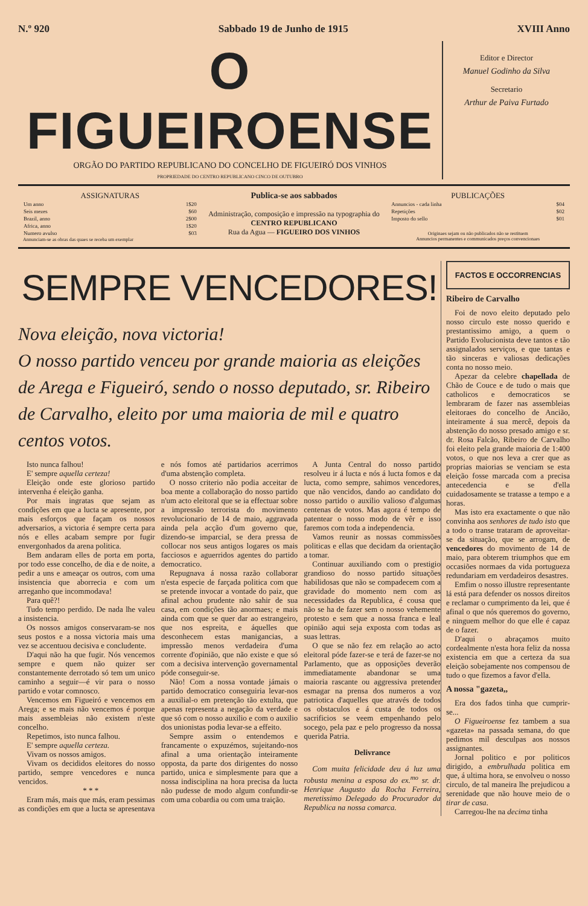N.º 920 Sabbado 19 de Junho de 1915 XVIII Anno
O FIGUEIROENSE
ORGÃO DO PARTIDO REPUBLICANO DO CONCELHO DE FIGUEIRÓ DOS VINHOS
PROPRIEDADE DO CENTRO REPUBLICANO CINCO DE OUTUBRO
Editor e Director
Manuel Godinho da Silva
Secretario
Arthur de Paiva Furtado
ASSIGNATURAS
| Um anno | 1$20 |
| Seis mezes | $60 |
| Brazil, anno | 2$00 |
| Africa, anno | 1$20 |
| Numero avulso | $03 |
Annunciam-se as obras das quaes se receba um exemplar
Publica-se aos sabbados
Administração, composição e impressão na typographia do
CENTRO REPUBLICANO
Rua da Agua — FIGUEIRO DOS VINHOS
PUBLICAÇÕES
| Annuncios - cada linha | $04 |
| Repetições | $02 |
| Imposto do sello | $01 |
Originaes sejam ou não publicados não se restituem
Annuncios permanentes e communicados preços convencionaes
SEMPRE VENCEDORES!
Nova eleição, nova victoria!
O nosso partido venceu por grande maioria as eleições de Arega e Figueiró, sendo o nosso deputado, sr. Ribeiro de Carvalho, eleito por uma maioria de mil e quatro centos votos.
Isto nunca falhou!
E' sempre aquella certeza!
Eleição onde este glorioso partido intervenha é eleição ganha.
Por mais ingratas que sejam as condições em que a lucta se apresente, por mais esforços que façam os nossos adversarios, a victoria é sempre certa para nós e elles acabam sempre por fugir envergonhados da arena politica.
Bem andaram elles de porta em porta, por todo esse concelho, de dia e de noite, a pedir a uns e ameaçar os outros, com uma insistencia que aborrecia e com um arreganho que incommodava!
Para quê?!
Tudo tempo perdido. De nada lhe valeu a insistencia.
Os nossos amigos conservaram-se nos seus postos e a nossa victoria mais uma vez se accentuou decisiva e concludente.
D'aqui não ha que fugir. Nós vencemos sempre e quem não quizer ser constantemente derrotado só tem um unico caminho a seguir—é vir para o nosso partido e votar comnosco.
Vencemos em Figueiró e vencemos em Arega; e se mais não vencemos é porque mais assembleias não existem n'este concelho.
Repetimos, isto nunca falhou.
E' sempre aquella certeza.
Vivam os nossos amigos.
Vivam os decididos eleitores do nosso partido, sempre vencedores e nunca vencidos.
* * *
Eram más, mais que más, eram pessimas as condições em que a lucta se apresentava e nós fomos até partidarios acerrimos d'uma abstenção completa.
O nosso criterio não podia acceitar de boa mente a collaboração do nosso partido n'um acto eleitoral que se ia effectuar sobre a impressão terrorista do movimento revolucionario de 14 de maio, aggravada ainda pela acção d'um governo que, dizendo-se imparcial, se dera pressa de collocar nos seus antigos logares os mais facciosos e aguerridos agentes do partido democratico.
Repugnava á nossa razão collaborar n'esta especie de farçada politica com que se pretende invocar a vontade do paiz, que afinal achou prudente não sahir de sua casa, em condições tão anormaes; e mais ainda com que se quer dar ao estrangeiro, que nos espreita, e áquelles que desconhecem estas manigancias, a impressão menos verdadeira d'uma corrente d'opinião, que não existe e que só com a decisiva intervenção governamental póde conseguir-se.
Não! Com a nossa vontade jámais o partido democratico conseguiria levar-nos a auxilial-o em pretenção tão extulta, que apenas representa a negação da verdade e que só com o nosso auxilio e com o auxilio dos unionistas podia levar-se a effeito.
Sempre assim o entendemos e francamente o expuzémos, sujeitando-nos afinal a uma orientação inteiramente opposta, da parte dos dirigentes do nosso partido, unica e simplesmente para que a nossa indisciplina na hora precisa da lucta não pudesse de modo algum confundir-se com uma cobardia ou com uma traição.
A Junta Central do nosso partido resolveu ir á lucta e nós á lucta fomos e da lucta, como sempre, sahimos vencedores, que não vencidos, dando ao candidato do nosso partido o auxilio valioso d'algumas centenas de votos. Mas agora é tempo de patentear o nosso modo de vêr e isso faremos com toda a independencia.
Vamos reunir as nossas commissões politicas e ellas que decidam da orientação a tomar.
Continuar auxiliando com o prestigio grandioso do nosso partido situações habilidosas que não se compadecem com a gravidade do momento nem com as necessidades da Republica, é cousa que não se ha de fazer sem o nosso vehemente protesto e sem que a nossa franca e leal opinião aqui seja exposta com todas as suas lettras.
O que se não fez em relação ao acto eleitoral póde fazer-se e terá de fazer-se no Parlamento, que as opposições deverão immediatamente abandonar se uma maioria rascante ou aggressiva pretender esmagar na prensa dos numeros a voz patriotica d'aquelles que através de todos os obstaculos e á custa de todos os sacrificios se veem empenhando pelo socego, pela paz e pelo progresso da nossa querida Patria.
Delivrance
Com muita felicidade deu á luz uma robusta menina a esposa do ex.<sup>mo</sup> sr. dr. Henrique Augusto da Rocha Ferreira, meretissimo Delegado do Procurador da Republica na nossa comarca.
FACTOS E OCCORRENCIAS
Ribeiro de Carvalho
Foi de novo eleito deputado pelo nosso circulo este nosso querido e prestantissimo amigo, a quem o Partido Evolucionista deve tantos e tão assignalados serviços, e que tantas e tão sinceras e valiosas dedicações conta no nosso meio.
Apezar da celebre chapellada de Chão de Couce e de tudo o mais que catholicos e democraticos se lembraram de fazer nas assembleias eleitoraes do concelho de Ancião, inteiramente á sua mercê, depois da abstenção do nosso presado amigo e sr. dr. Rosa Falcão, Ribeiro de Carvalho foi eleito pela grande maioria de 1:400 votos, o que nos leva a crer que as proprias maiorias se venciam se esta eleição fosse marcada com a precisa antecedencia e se d'ella cuidadosamente se tratasse a tempo e a horas.
Mas isto era exactamente o que não convinha aos senhores de tudo isto que a todo o transe trataram de aproveitar-se da situação, que se arrogam, de vencedores do movimento de 14 de maio, para obterem triumphos que em occasiões normaes da vida portugueza redundariam em verdadeiros desastres.
Emfim o nosso illustre representante lá está para defender os nossos direitos e reclamar o cumprimento da lei, que é afinal o que nós queremos do governo, e ninguem melhor do que elle é capaz de o fazer.
D'aqui o abraçamos muito cordealmente n'esta hora feliz da nossa existencia em que a certeza da sua eleição sobejamente nos compensou de tudo o que fizemos a favor d'ella.
A nossa "gazeta,,
Era dos fados tinha que cumprir-se...
O Figueiroense fez tambem a sua «gazeta» na passada semana, do que pedimos mil desculpas aos nossos assignantes.
Jornal politico e por politicos dirigido, a embrulhada politica em que, á ultima hora, se envolveu o nosso circulo, de tal maneira lhe prejudicou a serenidade que não houve meio de o tirar de casa.
Carregou-lhe na decima tinha